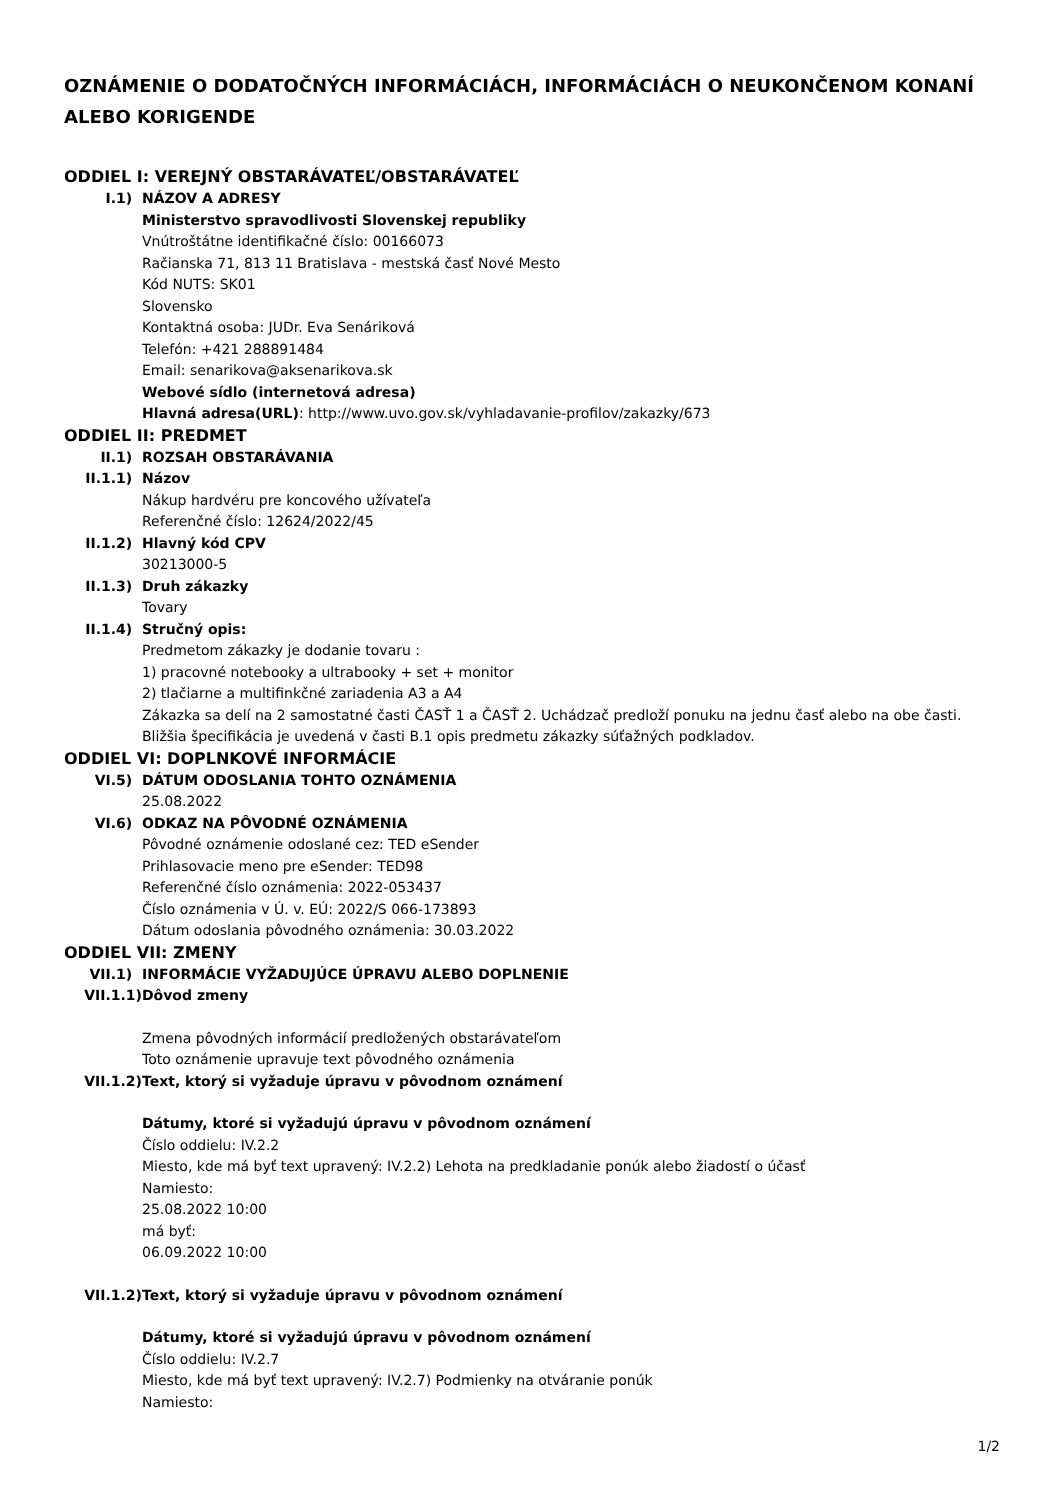OZNÁMENIE O DODATOČNÝCH INFORMÁCIÁCH, INFORMÁCIÁCH O NEUKONČENOM KONANÍ ALEBO KORIGENDE
ODDIEL I: VEREJNÝ OBSTARÁVATEĽ/OBSTARÁVATEĽ
I.1) NÁZOV A ADRESY
Ministerstvo spravodlivosti Slovenskej republiky
Vnútroštátne identifikačné číslo: 00166073
Račianska 71, 813 11 Bratislava - mestská časť Nové Mesto
Kód NUTS: SK01
Slovensko
Kontaktná osoba: JUDr. Eva Senáriková
Telefón: +421 288891484
Email: senarikova@aksenarikova.sk
Webové sídlo (internetová adresa)
Hlavná adresa(URL): http://www.uvo.gov.sk/vyhladavanie-profilov/zakazky/673
ODDIEL II: PREDMET
II.1) ROZSAH OBSTARÁVANIA
II.1.1) Názov
Nákup hardvéru pre koncového užívateľa
Referenčné číslo: 12624/2022/45
II.1.2) Hlavný kód CPV
30213000-5
II.1.3) Druh zákazky
Tovary
II.1.4) Stručný opis:
Predmetom zákazky je dodanie tovaru :
1) pracovné notebooky a ultrabooky + set + monitor
2) tlačiarne a multifinkčné zariadenia A3 a A4
Zákazka sa delí na 2 samostatné časti ČASŤ 1 a ČASŤ 2. Uchádzač predloží ponuku na jednu časť alebo na obe časti.
Bližšia špecifikácia je uvedená v časti B.1 opis predmetu zákazky súťažných podkladov.
ODDIEL VI: DOPLNKOVÉ INFORMÁCIE
VI.5) DÁTUM ODOSLANIA TOHTO OZNÁMENIA
25.08.2022
VI.6) ODKAZ NA PÔVODNÉ OZNÁMENIA
Pôvodné oznámenie odoslané cez: TED eSender
Prihlasovacie meno pre eSender: TED98
Referenčné číslo oznámenia: 2022-053437
Číslo oznámenia v Ú. v. EÚ: 2022/S 066-173893
Dátum odoslania pôvodného oznámenia: 30.03.2022
ODDIEL VII: ZMENY
VII.1) INFORMÁCIE VYŽADUJÚCE ÚPRAVU ALEBO DOPLNENIE
VII.1.1) Dôvod zmeny
Zmena pôvodných informácií predložených obstarávateľom
Toto oznámenie upravuje text pôvodného oznámenia
VII.1.2) Text, ktorý si vyžaduje úpravu v pôvodnom oznámení
Dátumy, ktoré si vyžadujú úpravu v pôvodnom oznámení
Číslo oddielu: IV.2.2
Miesto, kde má byť text upravený: IV.2.2) Lehota na predkladanie ponúk alebo žiadostí o účasť
Namiesto:
25.08.2022 10:00
má byť:
06.09.2022 10:00
VII.1.2) Text, ktorý si vyžaduje úpravu v pôvodnom oznámení
Dátumy, ktoré si vyžadujú úpravu v pôvodnom oznámení
Číslo oddielu: IV.2.7
Miesto, kde má byť text upravený: IV.2.7) Podmienky na otváranie ponúk
Namiesto:
1/2